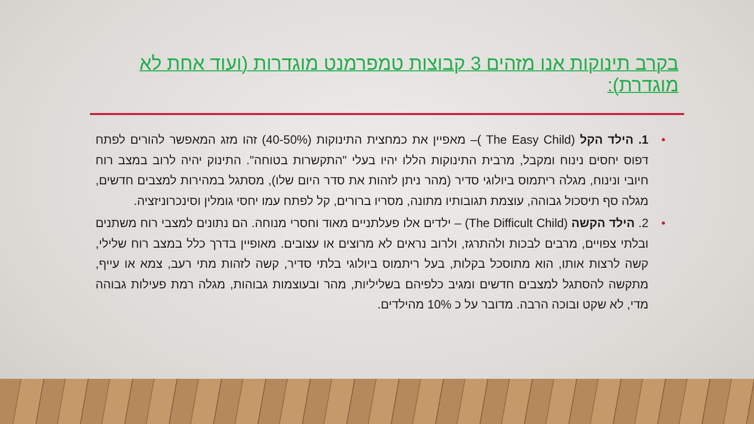בקרב תינוקות אנו מזהים 3 קבוצות טמפרמנט מוגדרות (ועוד אחת לא מוגדרת):
• 1. הילד הקל (The Easy Child )– מאפיין את כמחצית התינוקות (40-50%) זהו מזג המאפשר להורים לפתח דפוס יחסים נינוח ומקבל, מרבית התינוקות הללו יהיו בעלי "התקשרות בטוחה". התינוק יהיה לרוב במצב רוח חיובי ונינוח, מגלה ריתמוס ביולוגי סדיר (מהר ניתן לזהות את סדר היום שלו), מסתגל במהירות למצבים חדשים, מגלה סף תיסכול גבוהה, עוצמת תגובותיו מתונה, מסריו ברורים, קל לפתח עמו יחסי גומלין וסינכרוניזציה.
• 2. הילד הקשה (The Difficult Child) – ילדים אלו פעלתניים מאוד וחסרי מנוחה. הם נתונים למצבי רוח משתנים ובלתי צפויים, מרבים לבכות ולהתרגז, ולרוב נראים לא מרוצים או עצובים. מאופיין בדרך כלל במצב רוח שלילי, קשה לרצות אותו, הוא מתוסכל בקלות, בעל ריתמוס ביולוגי בלתי סדיר, קשה לזהות מתי רעב, צמא או עייף, מתקשה להסתגל למצבים חדשים ומגיב כלפיהם בשליליות, מהר ובעוצמות גבוהות, מגלה רמת פעילות גבוהה מדי, לא שקט ובוכה הרבה. מדובר על כ 10% מהילדים.